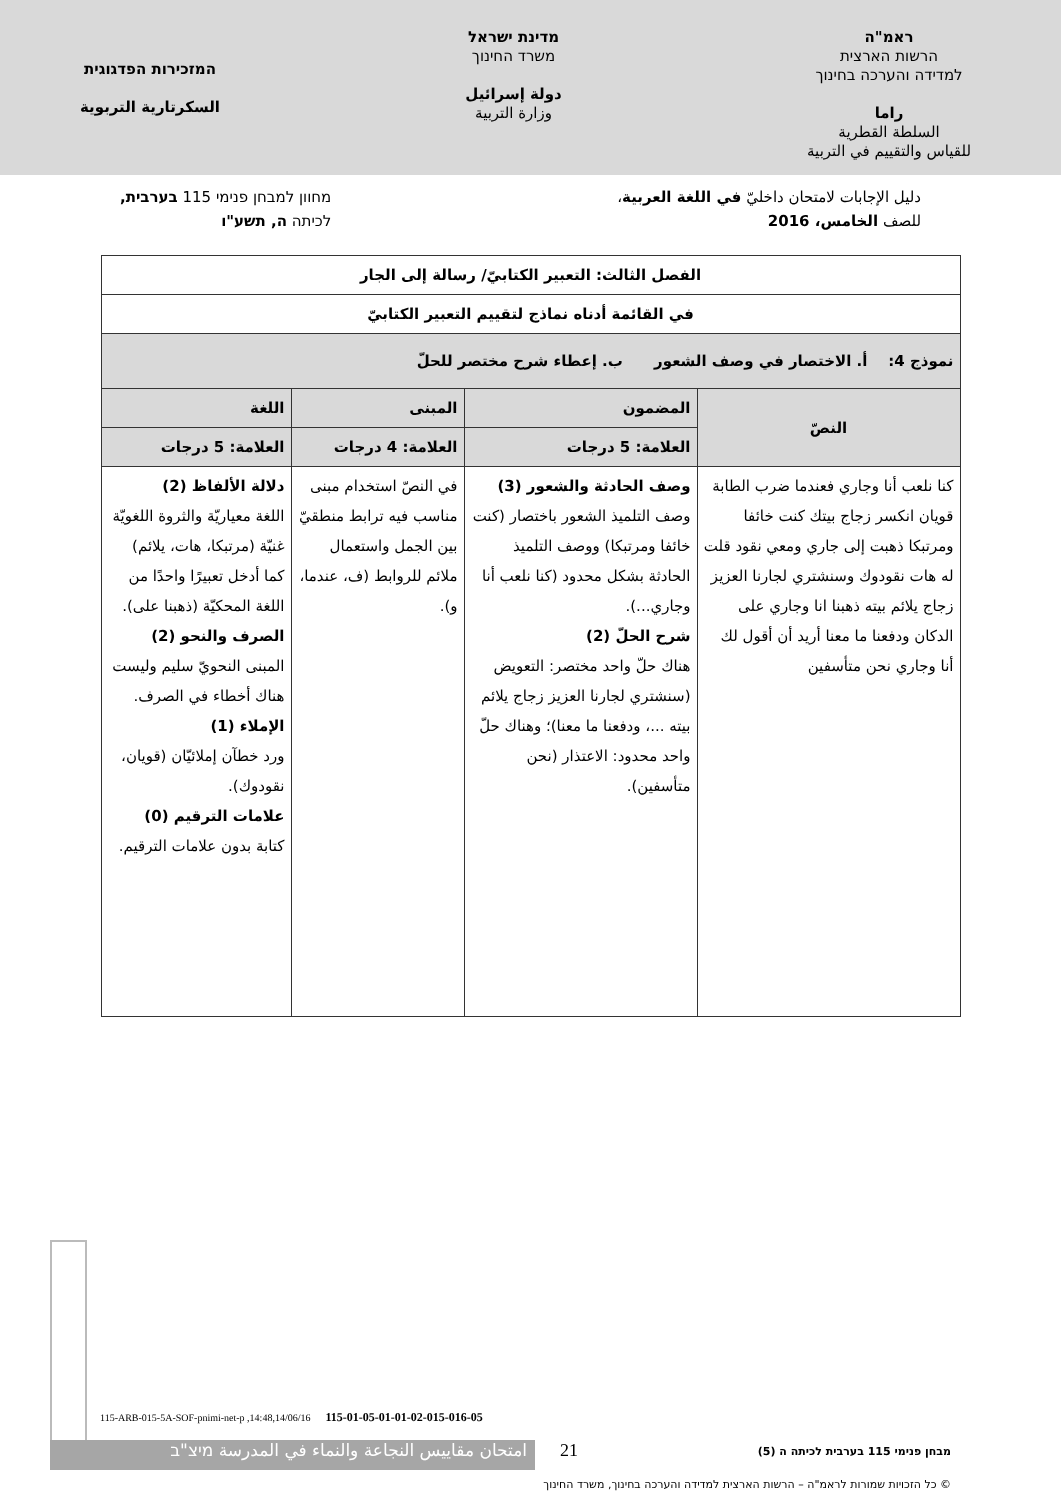ראמ"ה
הרשות הארצית
למדידה והערכה בחינוך
راما
السلطة القطرية
للقياس والتقييم في التربية
מדינת ישראל
משרד החינוך
دولة إسرائيل
وزارة التربية
המזכירות הפדגוגית
السكرتارية التربوية
دليل الإجابات لامتحان داخليّ في اللغة العربية،
للصف الخامس، 2016
מחוון למבחן פנימי 115 בערבית,
לכיתה ה, תשע"ו
| الفصل الثالث: التعبير الكتابيّ/ رسالة إلى الجار | | | |
| --- | --- | --- | --- |
| في القائمة أدناه نماذج لتقييم التعبير الكتابيّ | | | |
| نموذج 4: أ. الاختصار في وصف الشعور ب. إعطاء شرح مختصر للحلّ | | | |
| النصّ | المضمون | المبنى | اللغة |
| | العلامة: 5 درجات | العلامة: 4 درجات | العلامة: 5 درجات |
| كنا نلعب أنا وجاري فعندما ضرب الطابة قويان انكسر زجاج بيتك كنت خائفا ومرتبكا ذهبت إلى جاري ومعي نقود قلت له هات نقودوك وسنشتري لجارنا العزيز زجاج يلائم بيته ذهبنا انا وجاري على الدكان ودفعنا ما معنا أريد أن أقول لك أنا وجاري نحن متأسفين | وصف الحادثة والشعور (3) وصف التلميذ الشعور باختصار (كنت خائفا ومرتبكا) ووصف التلميذ الحادثة بشكل محدود (كنا نلعب أنا وجاري...). شرح الحلّ (2) هناك حلّ واحد مختصر: التعويض (سنشتري لجارنا العزيز زجاج يلائم بيته ...، ودفعنا ما معنا)؛ وهناك حلّ واحد محدود: الاعتذار (نحن متأسفين). | في النصّ استخدام مبنى مناسب فيه ترابط منطقيّ بين الجمل واستعمال ملائم للروابط (ف، عندما، و). | دلالة الألفاظ (2) اللغة معياريّة والثروة اللغويّة غنيّة (مرتبكا، هات، يلائم) كما أدخل تعبيرًا واحدًا من اللغة المحكيّة (ذهبنا على). الصرف والنحو (2) المبنى النحويّ سليم وليست هناك أخطاء في الصرف. الإملاء (1) ورد خطآن إملائيّان (قويان، نقودوك). علامات الترقيم (0) كتابة بدون علامات الترقيم. |
115-ARB-015-5A-SOF-pnimi-net-p ,14:48,14/06/16 115-01-05-01-01-02-015-016-05
امتحان مقاييس النجاعة والنماء في المدرسة מיצ"ב 21
מבחן פנימי 115 בערבית לכיתה ה (5)
© כל הזכויות שמורות לראמ"ה – הרשות הארצית למדידה והערכה בחינוך, משרד החינוך